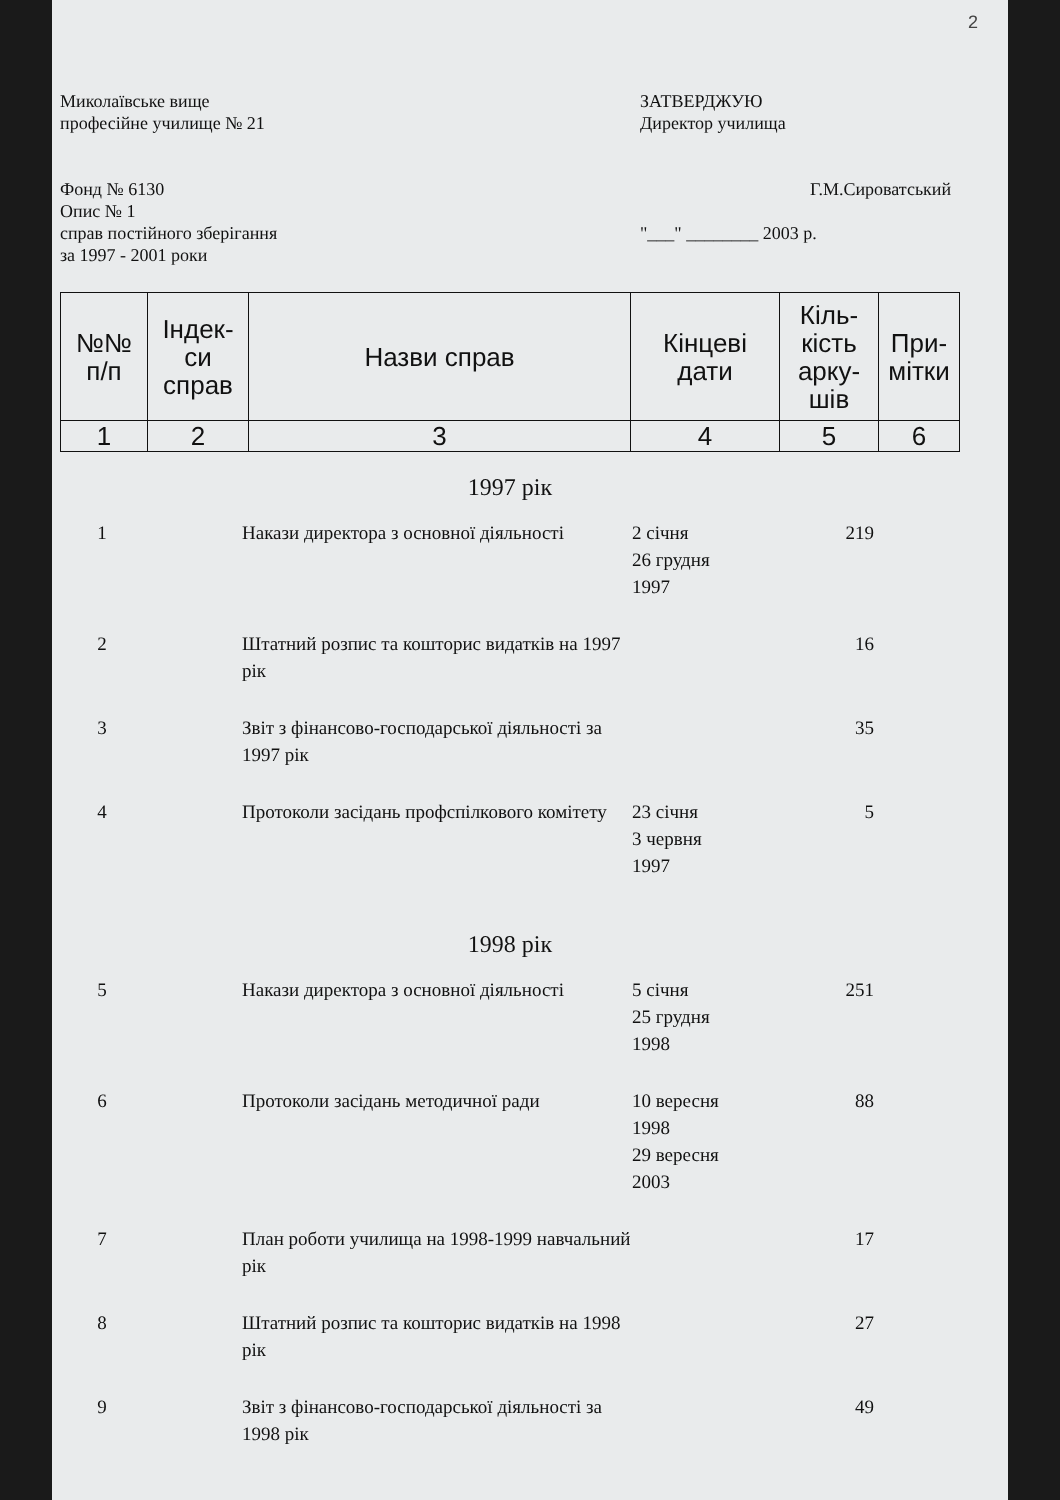2
Миколаївське вище
професійне училище № 21
Фонд № 6130
Опис № 1
справ постійного зберігання
за 1997 - 2001 роки
ЗАТВЕРДЖУЮ
Директор училища
Г.М.Сироватський
"___" ________ 2003 р.
| №№ п/п | Індек- си справ | Назви справ | Кінцеві дати | Кіль- кість арку- шів | При- мітки |
| --- | --- | --- | --- | --- | --- |
| 1 | 2 | 3 | 4 | 5 | 6 |
1997 рік
| 1 | | Накази директора з основної діяльності | 2 січня 26 грудня 1997 | 219 | |
| 2 | | Штатний розпис та кошторис видатків на 1997 рік | | 16 | |
| 3 | | Звіт з фінансово-господарської діяльності за 1997 рік | | 35 | |
| 4 | | Протоколи засідань профспілкового комітету | 23 січня 3 червня 1997 | 5 | |
1998 рік
| 5 | | Накази директора з основної діяльності | 5 січня 25 грудня 1998 | 251 | |
| 6 | | Протоколи засідань методичної ради | 10 вересня 1998 29 вересня 2003 | 88 | |
| 7 | | План роботи училища на 1998-1999 навчальний рік | | 17 | |
| 8 | | Штатний розпис та кошторис видатків на 1998 рік | | 27 | |
| 9 | | Звіт з фінансово-господарської діяльності за 1998 рік | | 49 | |